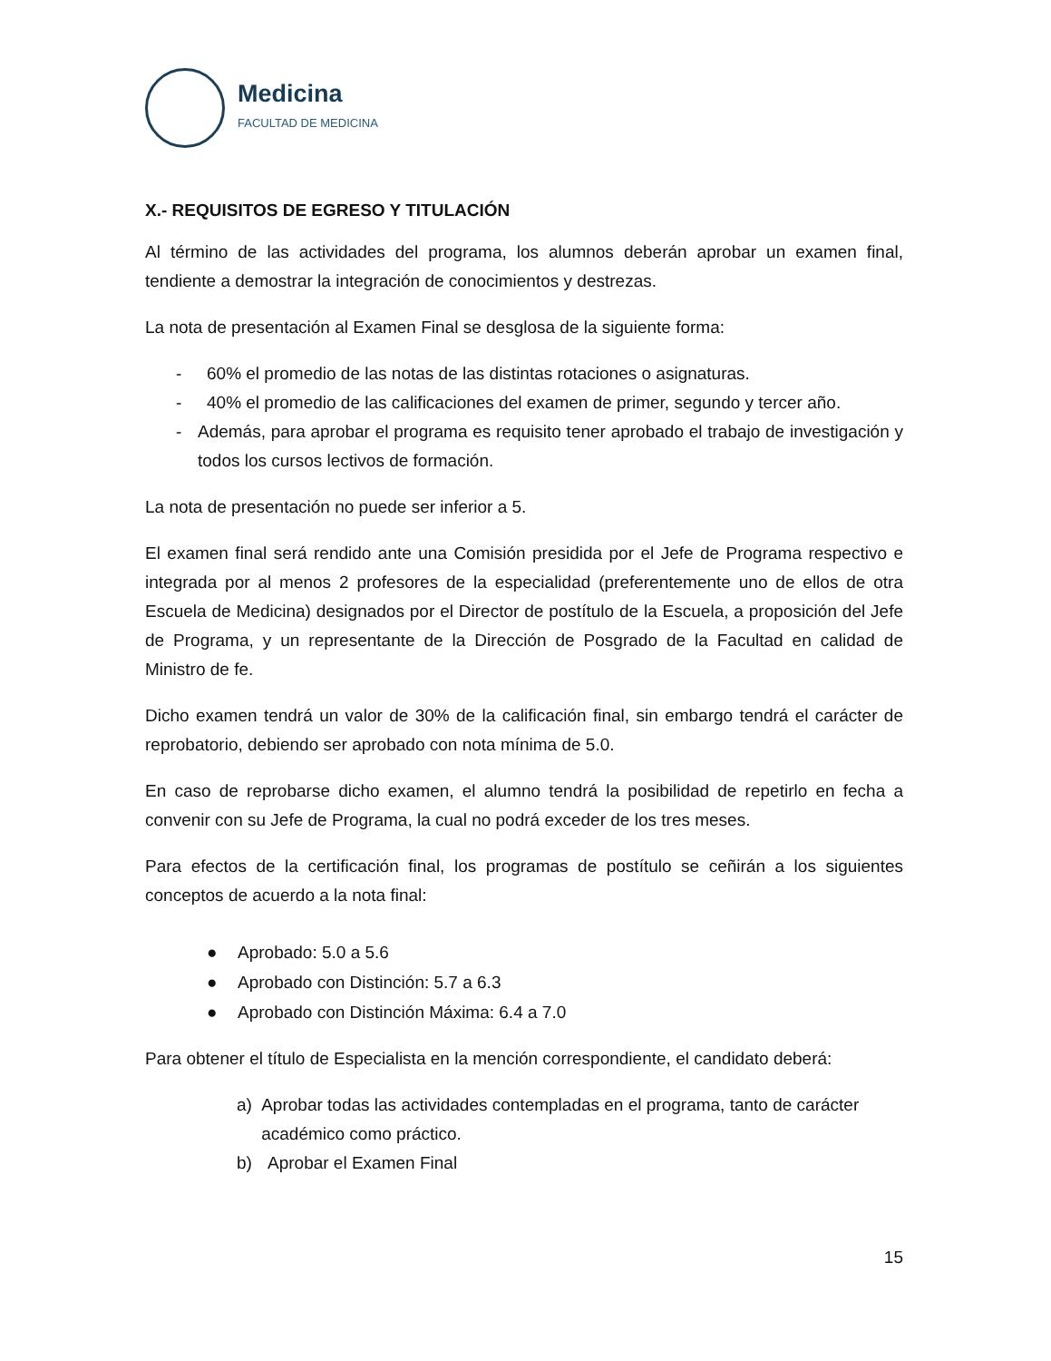Medicina
FACULTAD DE MEDICINA
X.- REQUISITOS DE EGRESO Y TITULACIÓN
Al término de las actividades del programa, los alumnos deberán aprobar un examen final, tendiente a demostrar la integración de conocimientos y destrezas.
La nota de presentación al Examen Final se desglosa de la siguiente forma:
- 60% el promedio de las notas de las distintas rotaciones o asignaturas.
- 40% el promedio de las calificaciones del examen de primer, segundo y tercer año.
- Además, para aprobar el programa es requisito tener aprobado el trabajo de investigación y todos los cursos lectivos de formación.
La nota de presentación no puede ser inferior a 5.
El examen final será rendido ante una Comisión presidida por el Jefe de Programa respectivo e integrada por al menos 2 profesores de la especialidad (preferentemente uno de ellos de otra Escuela de Medicina) designados por el Director de postítulo de la Escuela, a proposición del Jefe de Programa, y un representante de la Dirección de Posgrado de la Facultad en calidad de Ministro de fe.
Dicho examen tendrá un valor de 30% de la calificación final, sin embargo tendrá el carácter de reprobatorio, debiendo ser aprobado con nota mínima de 5.0.
En caso de reprobarse dicho examen, el alumno tendrá la posibilidad de repetirlo en fecha a convenir con su Jefe de Programa, la cual no podrá exceder de los tres meses.
Para efectos de la certificación final, los programas de postítulo se ceñirán a los siguientes conceptos de acuerdo a la nota final:
● Aprobado: 5.0 a 5.6
● Aprobado con Distinción: 5.7 a 6.3
● Aprobado con Distinción Máxima: 6.4 a 7.0
Para obtener el título de Especialista en la mención correspondiente, el candidato deberá:
a) Aprobar todas las actividades contempladas en el programa, tanto de carácter académico como práctico.
b) Aprobar el Examen Final
15